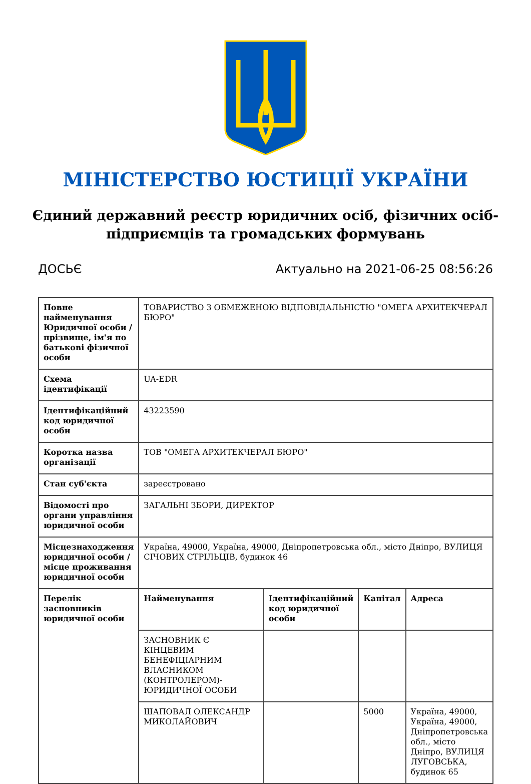МІНІСТЕРСТВО ЮСТИЦІЇ УКРАЇНИ
Єдиний державний реєстр юридичних осіб, фізичних осіб-підприємців та громадських формувань
ДОСЬЄ Актуально на 2021-06-25 08:56:26
| Повне найменування Юридичної особи / прізвище, ім'я по батькові фізичної особи | ТОВАРИСТВО З ОБМЕЖЕНОЮ ВІДПОВІДАЛЬНІСТЮ "ОМЕГА АРХИТЕКЧЕРАЛ БЮРО" | | | |
| Схема ідентифікації | UA-EDR | | | |
| Ідентифікаційний код юридичної особи | 43223590 | | | |
| Коротка назва організації | ТОВ "ОМЕГА АРХИТЕКЧЕРАЛ БЮРО" | | | |
| Стан суб'єкта | зареєстровано | | | |
| Відомості про органи управління юридичної особи | ЗАГАЛЬНІ ЗБОРИ, ДИРЕКТОР | | | |
| Місцезнаходження юридичної особи / місце проживання юридичної особи | Україна, 49000, Україна, 49000, Дніпропетровська обл., місто Дніпро, ВУЛИЦЯ СІЧОВИХ СТРІЛЬЦІВ, будинок 46 | | | |
| Перелік засновників юридичної особи | Найменування | Ідентифікаційний код юридичної особи | Капітал | Адреса |
| | ЗАСНОВНИК Є КІНЦЕВИМ БЕНЕФІЦІАРНИМ ВЛАСНИКОМ (КОНТРОЛЕРОМ)-ЮРИДИЧНОЇ ОСОБИ | | | |
| | ШАПОВАЛ ОЛЕКСАНДР МИКОЛАЙОВИЧ | | 5000 | Україна, 49000, Україна, 49000, Дніпропетровська обл., місто Дніпро, ВУЛИЦЯ ЛУГОВСЬКА, будинок 65 |